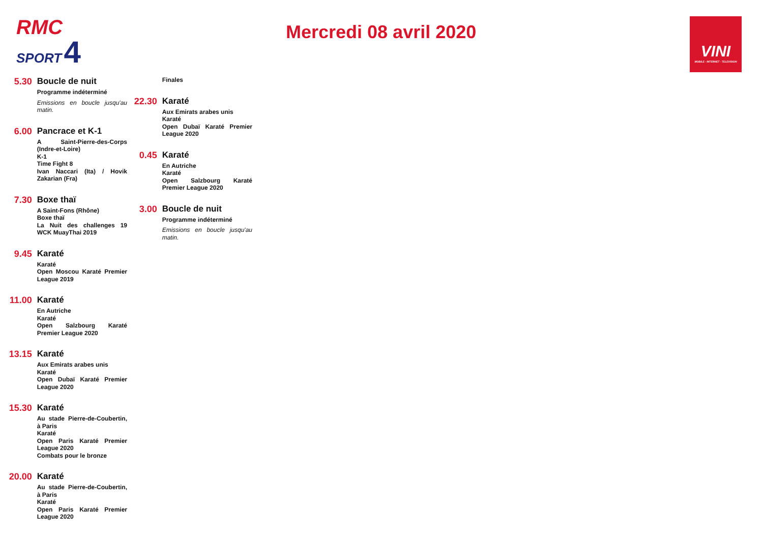RMC
SPORT 4
Mercredi 08 avril 2020
VINI
MOBILE - INTERNET - TELEVISION
5.30
Boucle de nuit
Programme indéterminé
Emissions en boucle jusqu'au matin.
6.00
Pancrace et K-1
A Saint-Pierre-des-Corps (Indre-et-Loire)
K-1
Time Fight 8
Ivan Naccari (Ita) / Hovik Zakarian (Fra)
7.30
Boxe thaï
A Saint-Fons (Rhône)
Boxe thaï
La Nuit des challenges 19 WCK MuayThai 2019
9.45
Karaté
Karaté
Open Moscou Karaté Premier League 2019
11.00
Karaté
En Autriche
Karaté
Open Salzbourg Karaté Premier League 2020
13.15
Karaté
Aux Emirats arabes unis
Karaté
Open Dubaï Karaté Premier League 2020
15.30
Karaté
Au stade Pierre-de-Coubertin, à Paris
Karaté
Open Paris Karaté Premier League 2020
Combats pour le bronze
20.00
Karaté
Au stade Pierre-de-Coubertin, à Paris
Karaté
Open Paris Karaté Premier League 2020
Finales
22.30
Karaté
Aux Emirats arabes unis
Karaté
Open Dubaï Karaté Premier League 2020
0.45
Karaté
En Autriche
Karaté
Open Salzbourg Karaté Premier League 2020
3.00
Boucle de nuit
Programme indéterminé
Emissions en boucle jusqu'au matin.